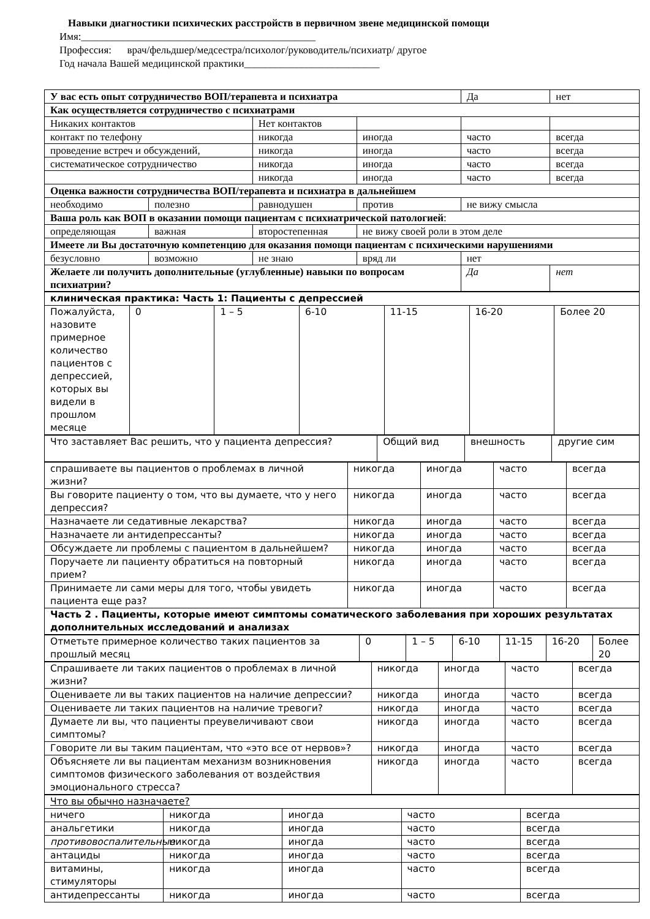Навыки диагностики психических расстройств в первичном звене медицинской помощи
Имя:_____________________________________________
Профессия: врач/фельдшер/медсестра/психолог/руководитель/психиатр/ другое
Год начала Вашей медицинской практики__________________________
| У вас есть опыт сотрудничество ВОП/терапевта и психиатра | | | | Да | нет |
| Как осуществляется сотрудничество с психиатрами | | | | | |
| Никаких контактов | | Нет контактов | | | |
| контакт по телефону | | никогда | иногда | часто | всегда |
| проведение встреч и обсуждений, | | никогда | иногда | часто | всегда |
| систематическое сотрудничество | | никогда | иногда | часто | всегда |
| | | никогда | иногда | часто | всегда |
| Оценка важности сотрудничества ВОП/терапевта и психиатра в дальнейшем | | | | | |
| необходимо | полезно | равнодушен | против | не вижу смысла | |
| Ваша роль как ВОП в оказании помощи пациентам с психиатрической патологией : | | | | | |
| определяющая | важная | второстепенная | не вижу своей роли в этом деле | | |
| Имеете ли Вы достаточную компетенцию для оказания помощи пациентам с психическими нарушениями | | | | | |
| безусловно | возможно | не знаю | вряд ли | нет | |
| Желаете ли получить дополнительные (углубленные) навыки по вопросам психиатрии? | | | | Да | нет |
| клиническая практика: Часть 1: Пациенты с депрессией | | | | | | |
| Пожалуйста, назовите примерное количество пациентов с депрессией, которых вы видели в прошлом месяце | 0 | 1 – 5 | 6-10 | 11-15 | 16-20 | Более 20 |
| Что заставляет Вас решить, что у пациента депрессия? | Общий вид | внешность | другие сим |
| спрашиваете вы пациентов о проблемах в личной жизни? | никогда | иногда | часто | всегда |
| Вы говорите пациенту о том, что вы думаете, что у него депрессия? | никогда | иногда | часто | всегда |
| Назначаете ли седативные лекарства? | никогда | иногда | часто | всегда |
| Назначаете ли антидепрессанты? | никогда | иногда | часто | всегда |
| Обсуждаете ли проблемы с пациентом в дальнейшем? | никогда | иногда | часто | всегда |
| Поручаете ли пациенту обратиться на повторный прием? | никогда | иногда | часто | всегда |
| Принимаете ли сами меры для того, чтобы увидеть пациента еще раз? | никогда | иногда | часто | всегда |
| Часть 2 . Пациенты, которые имеют симптомы соматического заболевания при хороших результатах дополнительных исследований и анализах | | | | |
| Отметьте примерное количество таких пациентов за прошлый месяц | 0 | 1 – 5 | 6-10 | 11-15 | 16-20 | Более 20 |
| Спрашиваете ли таких пациентов о проблемах в личной жизни? | никогда | иногда | часто | всегда |
| Оцениваете ли вы таких пациентов на наличие депрессии? | никогда | иногда | часто | всегда |
| Оцениваете ли таких пациентов на наличие тревоги? | никогда | иногда | часто | всегда |
| Думаете ли вы, что пациенты преувеличивают свои симптомы? | никогда | иногда | часто | всегда |
| Говорите ли вы таким пациентам, что «это все от нервов»? | никогда | иногда | часто | всегда |
| Объясняете ли вы пациентам механизм возникновения симптомов физического заболевания от воздействия эмоционального стресса? | никогда | иногда | часто | всегда |
| Что вы обычно назначаете? | | | | |
| ничего | никогда | иногда | часто | всегда |
| анальгетики | никогда | иногда | часто | всегда |
| противовоспалительные | никогда | иногда | часто | всегда |
| антациды | никогда | иногда | часто | всегда |
| витамины, стимуляторы | никогда | иногда | часто | всегда |
| антидепрессанты | никогда | иногда | часто | всегда |